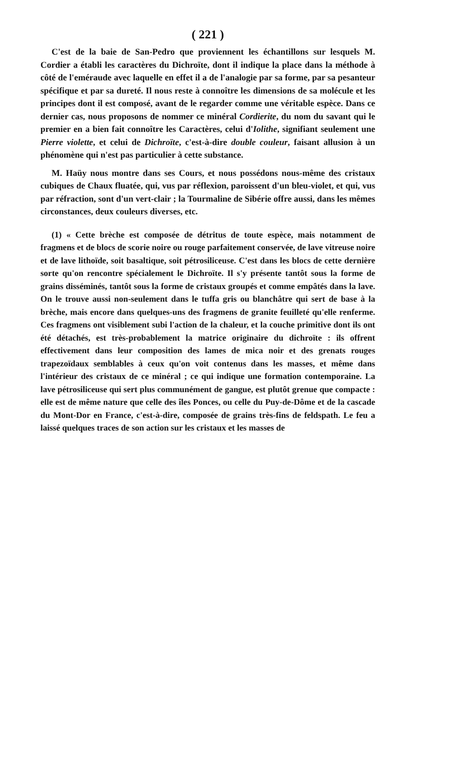( 221 )
C'est de la baie de San-Pedro que proviennent les échantillons sur lesquels M. Cordier a établi les caractères du Dichroïte, dont il indique la place dans la méthode à côté de l'eméraude avec laquelle en effet il a de l'analogie par sa forme, par sa pesanteur spécifique et par sa dureté. Il nous reste à connoître les dimensions de sa molécule et les principes dont il est composé, avant de le regarder comme une véritable espèce. Dans ce dernier cas, nous proposons de nommer ce minéral Cordierite, du nom du savant qui le premier en a bien fait connoître les Caractères, celui d'Iolithe, signifiant seulement une Pierre violette, et celui de Dichroïte, c'est-à-dire double couleur, faisant allusion à un phénomène qui n'est pas particulier à cette substance.
M. Haüy nous montre dans ses Cours, et nous possédons nous-même des cristaux cubiques de Chaux fluatée, qui, vus par réflexion, paroissent d'un bleu-violet, et qui, vus par réfraction, sont d'un vert-clair ; la Tourmaline de Sibérie offre aussi, dans les mêmes circonstances, deux couleurs diverses, etc.
(1) « Cette brèche est composée de détritus de toute espèce, mais notamment de fragmens et de blocs de scorie noire ou rouge parfaitement conservée, de lave vitreuse noire et de lave lithoïde, soit basaltique, soit pétrosiliceuse. C'est dans les blocs de cette dernière sorte qu'on rencontre spécialement le Dichroïte. Il s'y présente tantôt sous la forme de grains disséminés, tantôt sous la forme de cristaux groupés et comme empâtés dans la lave. On le trouve aussi non-seulement dans le tuffa gris ou blanchâtre qui sert de base à la brèche, mais encore dans quelques-uns des fragmens de granite feuilleté qu'elle renferme. Ces fragmens ont visiblement subi l'action de la chaleur, et la couche primitive dont ils ont été détachés, est très-probablement la matrice originaire du dichroïte : ils offrent effectivement dans leur composition des lames de mica noir et des grenats rouges trapezoïdaux semblables à ceux qu'on voit contenus dans les masses, et même dans l'intérieur des cristaux de ce minéral ; ce qui indique une formation contemporaine. La lave pétrosiliceuse qui sert plus communément de gangue, est plutôt grenue que compacte : elle est de même nature que celle des îles Ponces, ou celle du Puy-de-Dôme et de la cascade du Mont-Dor en France, c'est-à-dire, composée de grains très-fins de feldspath. Le feu a laissé quelques traces de son action sur les cristaux et les masses de